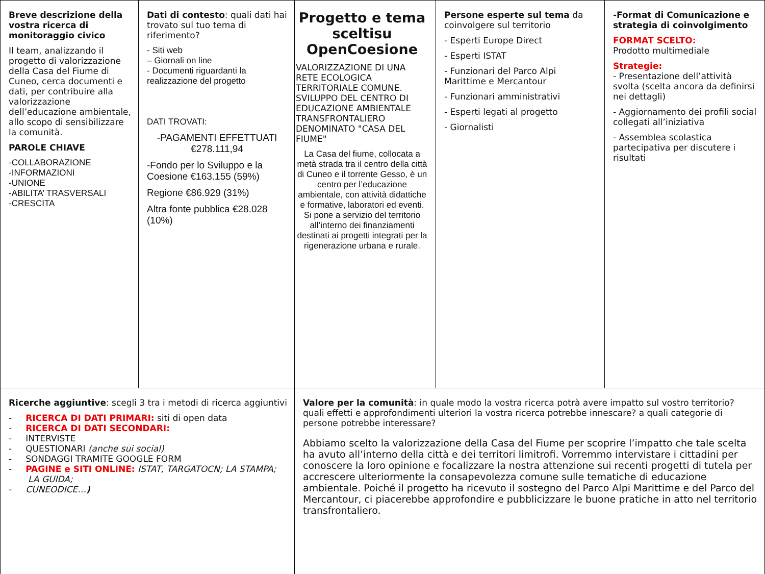| Breve descrizione della vostra ricerca di monitoraggio civico Il team, analizzando il progetto di valorizzazione della Casa del Fiume di Cuneo, cerca documenti e dati, per contribuire alla valorizzazione dell’educazione ambientale, allo scopo di sensibilizzare la comunità. PAROLE CHIAVE -COLLABORAZIONE -INFORMAZIONI -UNIONE -ABILITA’ TRASVERSALI -CRESCITA | Dati di contesto : quali dati hai trovato sul tuo tema di riferimento? - Siti web – Giornali on line - Documenti riguardanti la realizzazione del progetto DATI TROVATI: -PAGAMENTI EFFETTUATI €278.111,94 -Fondo per lo Sviluppo e la Coesione €163.155 (59%) Regione €86.929 (31%) Altra fonte pubblica €28.028 (10%) | Progetto e tema sceltisu OpenCoesione VALORIZZAZIONE DI UNA RETE ECOLOGICA TERRITORIALE COMUNE. SVILUPPO DEL CENTRO DI EDUCAZIONE AMBIENTALE TRANSFRONTALIERO DENOMINATO "CASA DEL FIUME" La Casa del fiume, collocata a metà strada tra il centro della città di Cuneo e il torrente Gesso, è un centro per l’educazione ambientale, con attività didattiche e formative, laboratori ed eventi. Si pone a servizio del territorio all’interno dei finanziamenti destinati ai progetti integrati per la rigenerazione urbana e rurale. | Persone esperte sul tema da coinvolgere sul territorio - Esperti Europe Direct - Esperti ISTAT - Funzionari del Parco Alpi Marittime e Mercantour - Funzionari amministrativi - Esperti legati al progetto - Giornalisti | -Format di Comunicazione e strategia di coinvolgimento FORMAT SCELTO: Prodotto multimediale Strategie: - Presentazione dell’attività svolta (scelta ancora da definirsi nei dettagli) - Aggiornamento dei profili social collegati all’iniziativa - Assemblea scolastica partecipativa per discutere i risultati |
| Ricerche aggiuntive : scegli 3 tra i metodi di ricerca aggiuntivi - RICERCA DI DATI PRIMARI: siti di open data - RICERCA DI DATI SECONDARI: - INTERVISTE - QUESTIONARI (anche sui social) - SONDAGGI TRAMITE GOOGLE FORM - PAGINE e SITI ONLINE: ISTAT, TARGATOCN; LA STAMPA; LA GUIDA; - CUNEODICE… ) | | Valore per la comunità : in quale modo la vostra ricerca potrà avere impatto sul vostro territorio? quali effetti e approfondimenti ulteriori la vostra ricerca potrebbe innescare? a quali categorie di persone potrebbe interessare? Abbiamo scelto la valorizzazione della Casa del Fiume per scoprire l’impatto che tale scelta ha avuto all’interno della città e dei territori limitrofi. Vorremmo intervistare i cittadini per conoscere la loro opinione e focalizzare la nostra attenzione sui recenti progetti di tutela per accrescere ulteriormente la consapevolezza comune sulle tematiche di educazione ambientale. Poiché il progetto ha ricevuto il sostegno del Parco Alpi Marittime e del Parco del Mercantour, ci piacerebbe approfondire e pubblicizzare le buone pratiche in atto nel territorio transfrontaliero. | | |